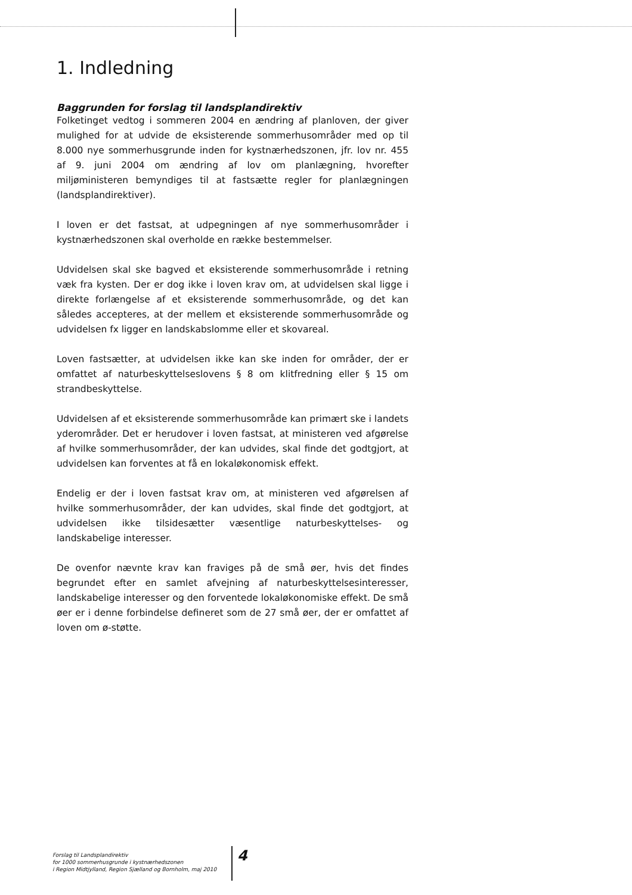1. Indledning
Baggrunden for forslag til landsplandirektiv
Folketinget vedtog i sommeren 2004 en ændring af planloven, der giver mulighed for at udvide de eksisterende sommerhusområder med op til 8.000 nye sommerhusgrunde inden for kystnærhedszonen, jfr. lov nr. 455 af 9. juni 2004 om ændring af lov om planlægning, hvorefter miljøministeren bemyndiges til at fastsætte regler for planlægningen (landsplandirektiver).
I loven er det fastsat, at udpegningen af nye sommerhusområder i kystnærhedszonen skal overholde en række bestemmelser.
Udvidelsen skal ske bagved et eksisterende sommerhusområde i retning væk fra kysten. Der er dog ikke i loven krav om, at udvidelsen skal ligge i direkte forlængelse af et eksisterende sommerhusområde, og det kan således accepteres, at der mellem et eksisterende sommerhusområde og udvidelsen fx ligger en landskabslomme eller et skovareal.
Loven fastsætter, at udvidelsen ikke kan ske inden for områder, der er omfattet af naturbeskyttelseslovens § 8 om klitfredning eller § 15 om strandbeskyttelse.
Udvidelsen af et eksisterende sommerhusområde kan primært ske i landets yderområder. Det er herudover i loven fastsat, at ministeren ved afgørelse af hvilke sommerhusområder, der kan udvides, skal finde det godtgjort, at udvidelsen kan forventes at få en lokaløkonomisk effekt.
Endelig er der i loven fastsat krav om, at ministeren ved afgørelsen af hvilke sommerhusområder, der kan udvides, skal finde det godtgjort, at udvidelsen ikke tilsidesætter væsentlige naturbeskyttelses- og landskabelige interesser.
De ovenfor nævnte krav kan fraviges på de små øer, hvis det findes begrundet efter en samlet afvejning af naturbeskyttelsesinteresser, landskabelige interesser og den forventede lokaløkonomiske effekt. De små øer er i denne forbindelse defineret som de 27 små øer, der er omfattet af loven om ø-støtte.
Forslag til Landsplandirektiv
for 1000 sommerhusgrunde i kystnærhedszonen
i Region Midtjylland, Region Sjælland og Bornholm, maj 2010
4